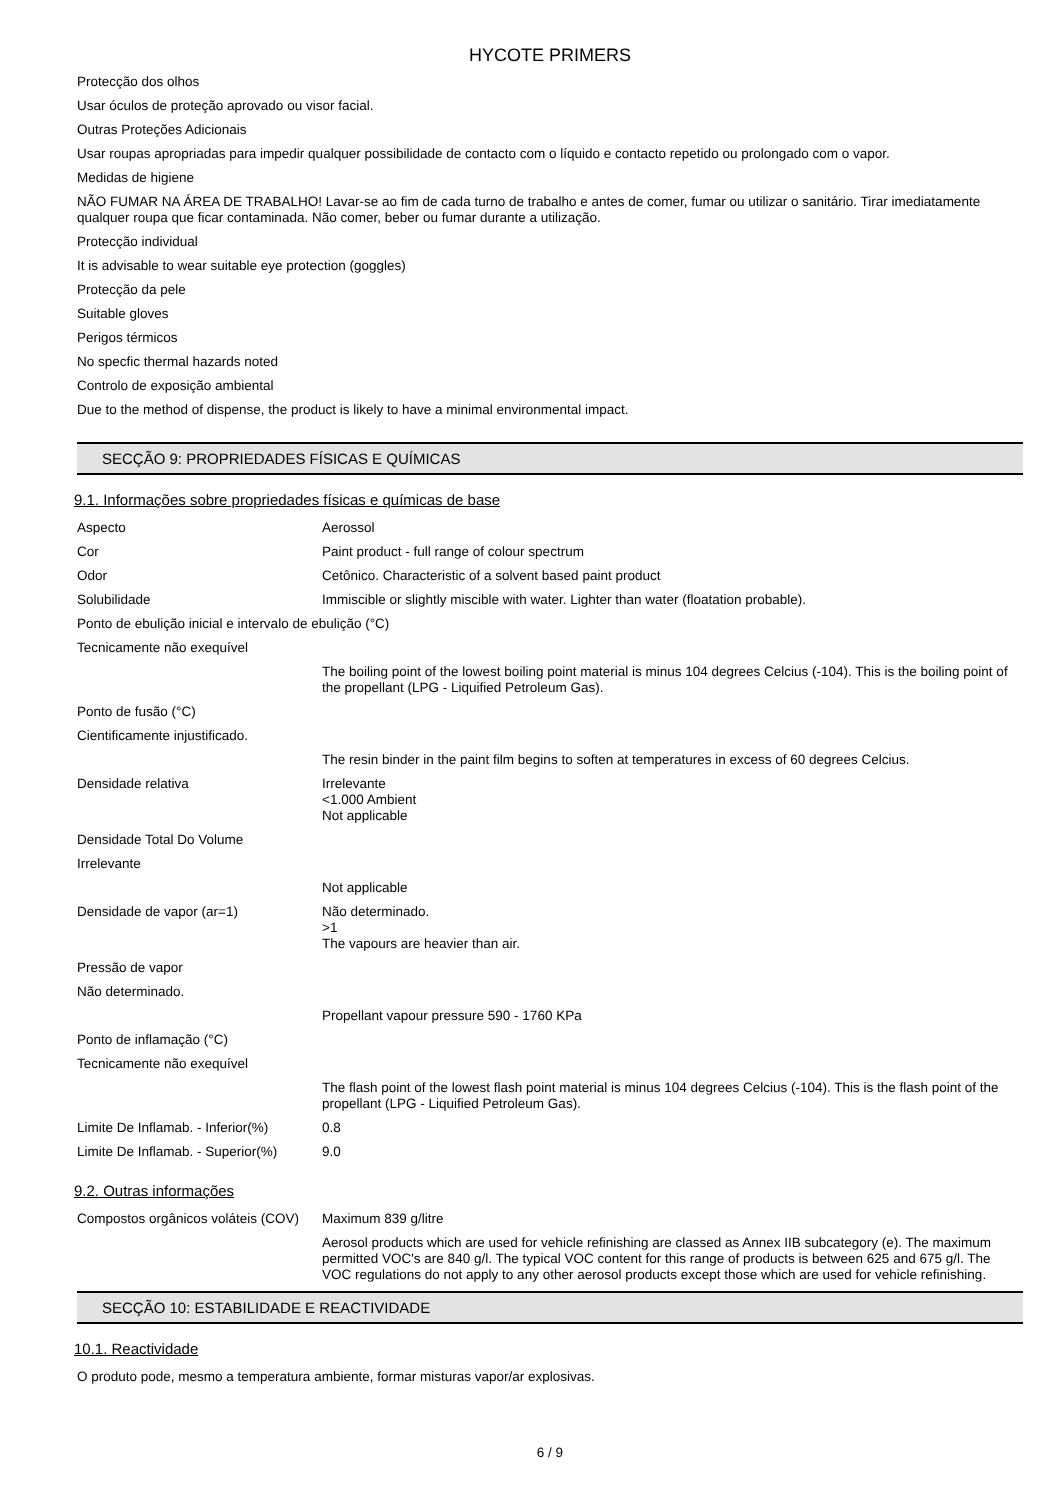HYCOTE PRIMERS
Protecção dos olhos
Usar óculos de proteção aprovado ou visor facial.
Outras Proteções Adicionais
Usar roupas apropriadas para impedir qualquer possibilidade de contacto com o líquido e contacto repetido ou prolongado com o vapor.
Medidas de higiene
NÃO FUMAR NA ÁREA DE TRABALHO! Lavar-se ao fim de cada turno de trabalho e antes de comer, fumar ou utilizar o sanitário. Tirar imediatamente qualquer roupa que ficar contaminada. Não comer, beber ou fumar durante a utilização.
Protecção individual
It is advisable to wear suitable eye protection (goggles)
Protecção da pele
Suitable gloves
Perigos térmicos
No specfic thermal hazards noted
Controlo de exposição ambiental
Due to the method of dispense, the product is likely to have a minimal environmental impact.
SECÇÃO 9: PROPRIEDADES FÍSICAS E QUÍMICAS
9.1. Informações sobre propriedades físicas e químicas de base
| Aspecto | Aerossol |
| Cor | Paint product - full range of colour spectrum |
| Odor | Cetônico. Characteristic of a solvent based paint product |
| Solubilidade | Immiscible or slightly miscible with water. Lighter than water (floatation probable). |
| Ponto de ebulição inicial e intervalo de ebulição (°C) | |
| Tecnicamente não exequível | |
| | The boiling point of the lowest boiling point material is minus 104 degrees Celcius (-104). This is the boiling point of the propellant (LPG - Liquified Petroleum Gas). |
| Ponto de fusão (°C) | |
| Cientificamente injustificado. | |
| | The resin binder in the paint film begins to soften at temperatures in excess of 60 degrees Celcius. |
| Densidade relativa | Irrelevante <1.000 Ambient Not applicable |
| Densidade Total Do Volume | |
| Irrelevante | |
| | Not applicable |
| Densidade de vapor (ar=1) | Não determinado. >1 The vapours are heavier than air. |
| Pressão de vapor | |
| Não determinado. | |
| | Propellant vapour pressure 590 - 1760 KPa |
| Ponto de inflamação (°C) | |
| Tecnicamente não exequível | |
| | The flash point of the lowest flash point material is minus 104 degrees Celcius (-104). This is the flash point of the propellant (LPG - Liquified Petroleum Gas). |
| Limite De Inflamab. - Inferior(%) | 0.8 |
| Limite De Inflamab. - Superior(%) | 9.0 |
9.2. Outras informações
| Compostos orgânicos voláteis (COV) | Maximum 839 g/litre |
| | Aerosol products which are used for vehicle refinishing are classed as Annex IIB subcategory (e). The maximum permitted VOC's are 840 g/l. The typical VOC content for this range of products is between 625 and 675 g/l. The VOC regulations do not apply to any other aerosol products except those which are used for vehicle refinishing. |
SECÇÃO 10: ESTABILIDADE E REACTIVIDADE
10.1. Reactividade
O produto pode, mesmo a temperatura ambiente, formar misturas vapor/ar explosivas.
6 / 9